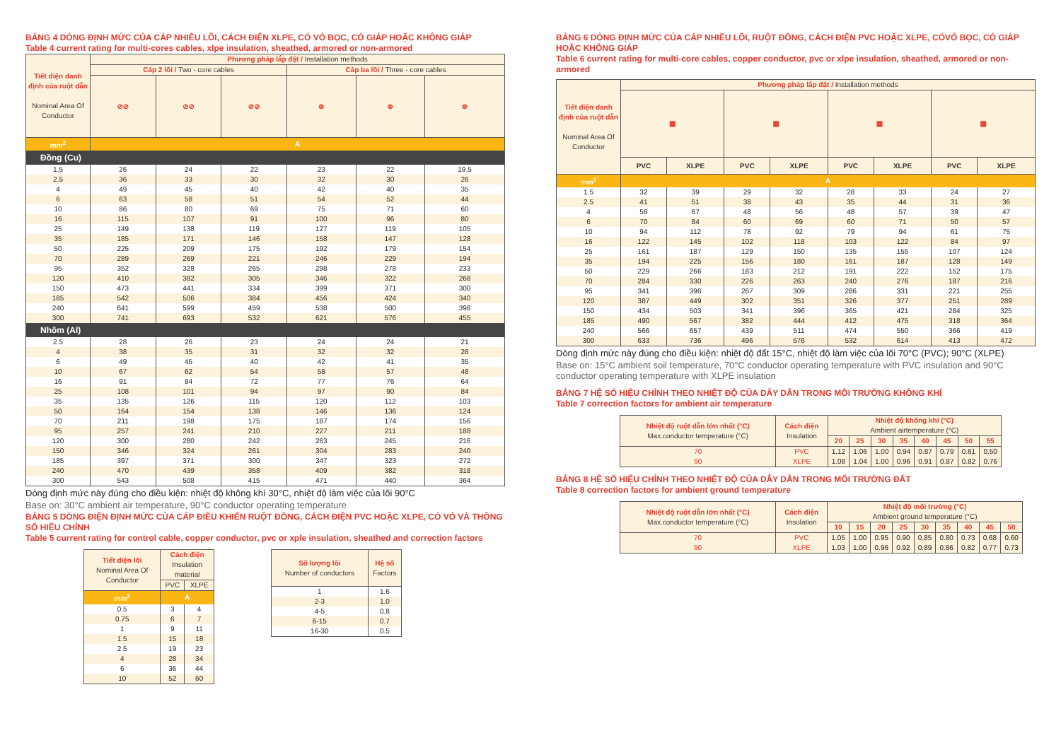BẢNG 4 DÒNG ĐỊNH MỨC CỦA CÁP NHIỀU LÕI, CÁCH ĐIỆN XLPE, CÓ VỎ BỌC, CÓ GIÁP HOẶC KHÔNG GIÁP
Table 4 current rating for multi-cores cables, xlpe insulation, sheathed, armored or non-armored
| Tiết diện danh định của ruột dẫn Nominal Area Of Conductor | Phương pháp lắp đặt / Installation methods | | | | | |
| --- | --- | --- | --- | --- | --- | --- |
| | Cáp 2 lõi / Two - core cables | | | Cáp ba lõi / Three - core cables | | |
| | ⊘⊘ | ⊘⊘ | ⊘⊘ | ⊗ | ⊗ | ⊗ |
| mm<sup>2</sup> | A | | | | | |
| Đồng (Cu) | | | | | | |
| 1.5 | 26 | 24 | 22 | 23 | 22 | 19.5 |
| 2.5 | 36 | 33 | 30 | 32 | 30 | 26 |
| 4 | 49 | 45 | 40 | 42 | 40 | 35 |
| 6 | 63 | 58 | 51 | 54 | 52 | 44 |
| 10 | 86 | 80 | 69 | 75 | 71 | 60 |
| 16 | 115 | 107 | 91 | 100 | 96 | 80 |
| 25 | 149 | 138 | 119 | 127 | 119 | 105 |
| 35 | 185 | 171 | 146 | 158 | 147 | 128 |
| 50 | 225 | 209 | 175 | 192 | 179 | 154 |
| 70 | 289 | 269 | 221 | 246 | 229 | 194 |
| 95 | 352 | 328 | 265 | 298 | 278 | 233 |
| 120 | 410 | 382 | 305 | 346 | 322 | 268 |
| 150 | 473 | 441 | 334 | 399 | 371 | 300 |
| 185 | 542 | 506 | 384 | 456 | 424 | 340 |
| 240 | 641 | 599 | 459 | 538 | 500 | 398 |
| 300 | 741 | 693 | 532 | 621 | 576 | 455 |
| Nhôm (Al) | | | | | | |
| 2.5 | 28 | 26 | 23 | 24 | 24 | 21 |
| 4 | 38 | 35 | 31 | 32 | 32 | 28 |
| 6 | 49 | 45 | 40 | 42 | 41 | 35 |
| 10 | 67 | 62 | 54 | 58 | 57 | 48 |
| 16 | 91 | 84 | 72 | 77 | 76 | 64 |
| 25 | 108 | 101 | 94 | 97 | 90 | 84 |
| 35 | 135 | 126 | 115 | 120 | 112 | 103 |
| 50 | 164 | 154 | 138 | 146 | 136 | 124 |
| 70 | 211 | 198 | 175 | 187 | 174 | 156 |
| 95 | 257 | 241 | 210 | 227 | 211 | 188 |
| 120 | 300 | 280 | 242 | 263 | 245 | 216 |
| 150 | 346 | 324 | 261 | 304 | 283 | 240 |
| 185 | 397 | 371 | 300 | 347 | 323 | 272 |
| 240 | 470 | 439 | 358 | 409 | 382 | 318 |
| 300 | 543 | 508 | 415 | 471 | 440 | 364 |
Dòng định mức này đúng cho điều kiện: nhiệt độ không khí 30°C, nhiệt độ làm việc của lõi 90°C
Base on: 30°C ambient air temperature, 90°C conductor operating temperature
BẢNG 5 DÒNG ĐIỆN ĐỊNH MỨC CỦA CÁP ĐIỀU KHIỂN RUỘT ĐỒNG, CÁCH ĐIỆN PVC HOẶC XLPE, CÓ VỎ VÀ THÔNG SỐ HIỆU CHỈNH
Table 5 current rating for control cable, copper conductor, pvc or xple insulation, sheathed and correction factors
| Tiết diện lõi Nominal Area Of Conductor | Cách điện Insulation material | |
| --- | --- | --- |
| | PVC | XLPE |
| mm<sup>2</sup> | A | |
| 0.5 | 3 | 4 |
| 0.75 | 6 | 7 |
| 1 | 9 | 11 |
| 1.5 | 15 | 18 |
| 2.5 | 19 | 23 |
| 4 | 28 | 34 |
| 6 | 36 | 44 |
| 10 | 52 | 60 |
| Số lượng lõi Number of conductors | Hệ số Factors |
| --- | --- |
| 1 | 1.6 |
| 2-3 | 1.0 |
| 4-5 | 0.8 |
| 6-15 | 0.7 |
| 16-30 | 0.5 |
BẢNG 6 DÒNG ĐỊNH MỨC CỦA CÁP NHIỀU LÕI, RUỘT ĐỒNG, CÁCH ĐIỆN PVC HOẶC XLPE, CÓVỎ BỌC, CÓ GIÁP HOẶC KHÔNG GIÁP
Table 6 current rating for multi-core cables, copper conductor, pvc or xlpe insulation, sheathed, armored or non-armored
| Tiết diện danh định của ruột dẫn Nominal Area Of Conductor | Phương pháp lắp đặt / Installation methods | | | | | | | |
| --- | --- | --- | --- | --- | --- | --- | --- | --- |
| | ▦ | | ▦ | | ▦ | | ▦ | |
| | PVC | XLPE | PVC | XLPE | PVC | XLPE | PVC | XLPE |
| mm<sup>2</sup> | A | | | | | | | |
| 1.5 | 32 | 39 | 29 | 32 | 28 | 33 | 24 | 27 |
| 2.5 | 41 | 51 | 38 | 43 | 35 | 44 | 31 | 36 |
| 4 | 56 | 67 | 48 | 56 | 48 | 57 | 39 | 47 |
| 6 | 70 | 84 | 60 | 69 | 60 | 71 | 50 | 57 |
| 10 | 94 | 112 | 78 | 92 | 79 | 94 | 61 | 75 |
| 16 | 122 | 145 | 102 | 118 | 103 | 122 | 84 | 97 |
| 25 | 161 | 187 | 129 | 150 | 135 | 155 | 107 | 124 |
| 35 | 194 | 225 | 156 | 180 | 161 | 187 | 128 | 149 |
| 50 | 229 | 266 | 183 | 212 | 191 | 222 | 152 | 175 |
| 70 | 284 | 330 | 226 | 263 | 240 | 276 | 187 | 216 |
| 95 | 341 | 396 | 267 | 309 | 286 | 331 | 221 | 255 |
| 120 | 387 | 449 | 302 | 351 | 326 | 377 | 251 | 289 |
| 150 | 434 | 503 | 341 | 396 | 365 | 421 | 284 | 325 |
| 185 | 490 | 567 | 382 | 444 | 412 | 475 | 318 | 364 |
| 240 | 566 | 657 | 439 | 511 | 474 | 550 | 366 | 419 |
| 300 | 633 | 736 | 496 | 576 | 532 | 614 | 413 | 472 |
Dòng định mức này đúng cho điều kiện: nhiệt độ đất 15°C, nhiệt độ làm việc của lõi 70°C (PVC); 90°C (XLPE)
Base on: 15°C ambient soil temperature, 70°C conductor operating temperature with PVC insulation and 90°C conductor operating temperature with XLPE insulation
BẢNG 7 HỆ SỐ HIỆU CHỈNH THEO NHIỆT ĐỘ CỦA DÂY DẪN TRONG MÔI TRƯỜNG KHÔNG KHÍ
Table 7 correction factors for ambient air temperature
| Nhiệt độ ruột dẫn lớn nhất (°C) Max.conductor temperature (°C) | Cách điện Insulation | Nhiệt độ không khí (°C) Ambient airtemperature (°C) | | | | | | | |
| --- | --- | --- | --- | --- | --- | --- | --- | --- | --- |
| | | 20 | 25 | 30 | 35 | 40 | 45 | 50 | 55 |
| 70 | PVC | 1.12 | 1.06 | 1.00 | 0.94 | 0.87 | 0.79 | 0.61 | 0.50 |
| 90 | XLPE | 1.08 | 1.04 | 1.00 | 0.96 | 0.91 | 0.87 | 0.82 | 0.76 |
BẢNG 8 HỆ SỐ HIỆU CHỈNH THEO NHIỆT ĐỘ CỦA DÂY DẪN TRONG MÔI TRƯỜNG ĐẤT
Table 8 correction factors for ambient ground temperature
| Nhiệt độ ruột dẫn lớn nhất (°C) Max.conductor temperature (°C) | Cách điện Insulation | Nhiệt độ môi trường (°C) Ambient ground temperature (°C) | | | | | | | | |
| --- | --- | --- | --- | --- | --- | --- | --- | --- | --- | --- |
| | | 10 | 15 | 20 | 25 | 30 | 35 | 40 | 45 | 50 |
| 70 | PVC | 1.05 | 1.00 | 0.95 | 0.90 | 0.85 | 0.80 | 0.73 | 0.68 | 0.60 |
| 90 | XLPE | 1.03 | 1.00 | 0.96 | 0.92 | 0.89 | 0.86 | 0.82 | 0.77 | 0.73 |